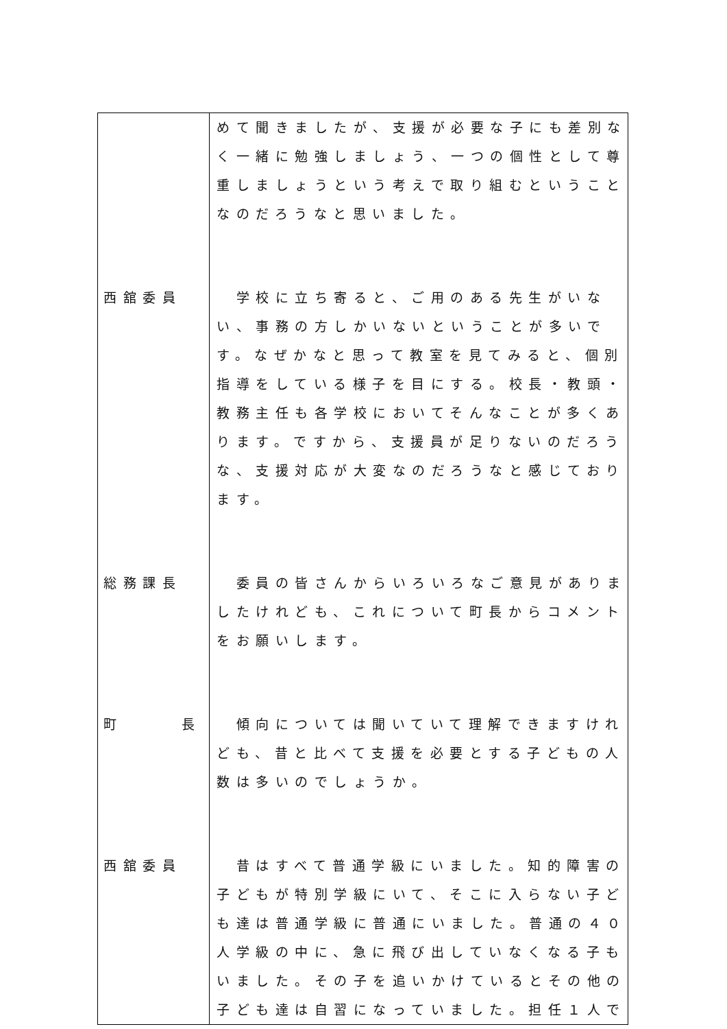| | めて聞きましたが、支援が必要な子にも差別なく一緒に勉強しましょう、一つの個性として尊重しましょうという考えで取り組むということなのだろうなと思いました。 |
| 西舘委員 | 学校に立ち寄ると、ご用のある先生がいない、事務の方しかいないということが多いです。なぜかなと思って教室を見てみると、個別指導をしている様子を目にする。校長・教頭・教務主任も各学校においてそんなことが多くあります。ですから、支援員が足りないのだろうな、支援対応が大変なのだろうなと感じております。 |
| 総務課長 | 委員の皆さんからいろいろなご意見がありましたけれども、これについて町長からコメントをお願いします。 |
| 町 長 | 傾向については聞いていて理解できますけれども、昔と比べて支援を必要とする子どもの人数は多いのでしょうか。 |
| 西舘委員 | 昔はすべて普通学級にいました。知的障害の子どもが特別学級にいて、そこに入らない子ども達は普通学級に普通にいました。普通の４０人学級の中に、急に飛び出していなくなる子もいました。その子を追いかけているとその他の子ども達は自習になっていました。担任１人で |